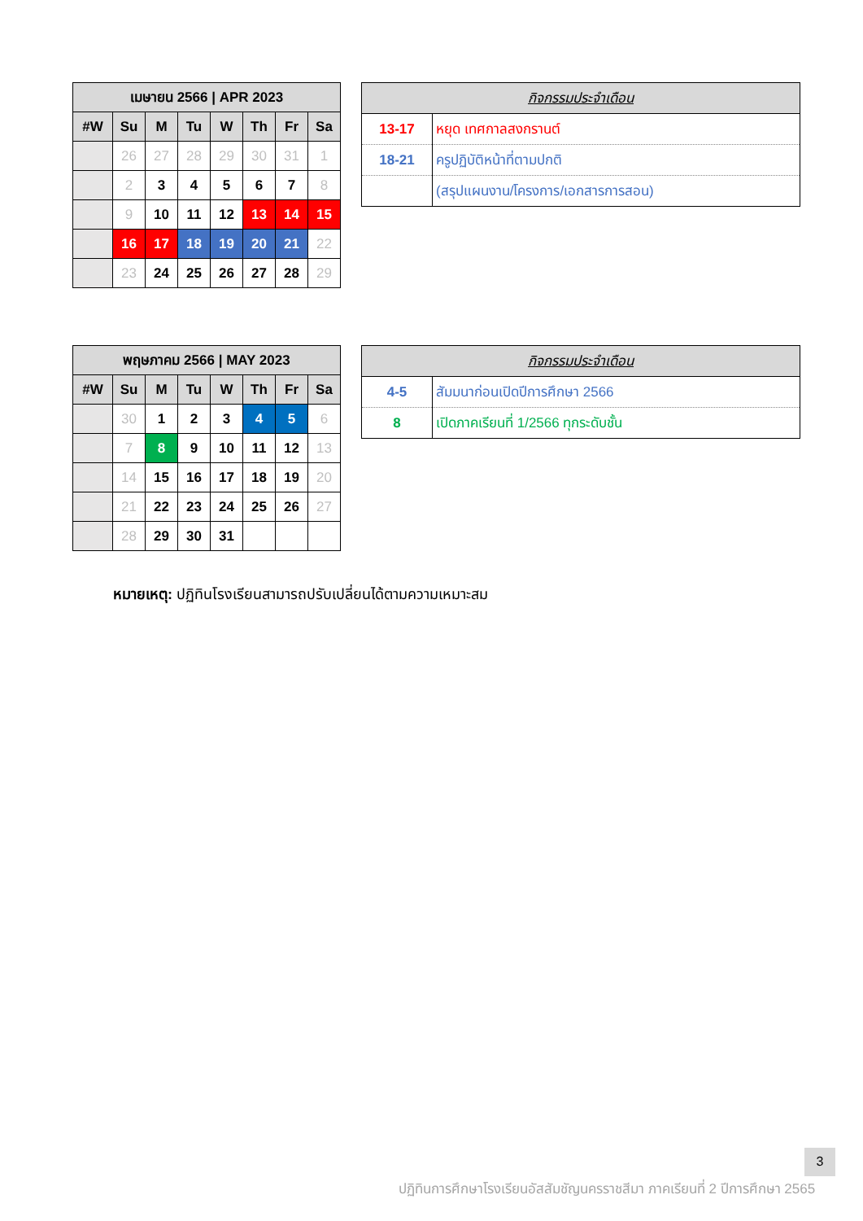| เมษายน 2566 / APR 2023 | | | | | | | |
| --- | --- | --- | --- | --- | --- | --- | --- |
| #W | Su | M | Tu | W | Th | Fr | Sa |
| | 26 | 27 | 28 | 29 | 30 | 31 | 1 |
| | 2 | 3 | 4 | 5 | 6 | 7 | 8 |
| | 9 | 10 | 11 | 12 | 13 | 14 | 15 |
| | 16 | 17 | 18 | 19 | 20 | 21 | 22 |
| | 23 | 24 | 25 | 26 | 27 | 28 | 29 |
| กิจกรรมประจำเดือน | |
| --- | --- |
| 13-17 | หยุด เทศกาลสงกรานต์ |
| 18-21 | ครูปฏิบัติหน้าที่ตามปกติ |
| | (สรุปแผนงาน/โครงการ/เอกสารการสอน) |
| พฤษภาคม 2566 / MAY 2023 | | | | | | | |
| --- | --- | --- | --- | --- | --- | --- | --- |
| #W | Su | M | Tu | W | Th | Fr | Sa |
| | 30 | 1 | 2 | 3 | 4 | 5 | 6 |
| | 7 | 8 | 9 | 10 | 11 | 12 | 13 |
| | 14 | 15 | 16 | 17 | 18 | 19 | 20 |
| | 21 | 22 | 23 | 24 | 25 | 26 | 27 |
| | 28 | 29 | 30 | 31 | | | |
| กิจกรรมประจำเดือน | |
| --- | --- |
| 4-5 | สัมมนาก่อนเปิดปีการศึกษา 2566 |
| 8 | เปิดภาคเรียนที่ 1/2566 ทุกระดับชั้น |
หมายเหตุ: ปฏิทินโรงเรียนสามารถปรับเปลี่ยนได้ตามความเหมาะสม
3
ปฏิทินการศึกษาโรงเรียนอัสสัมชัญนครราชสีมา ภาคเรียนที่ 2 ปีการศึกษา 2565